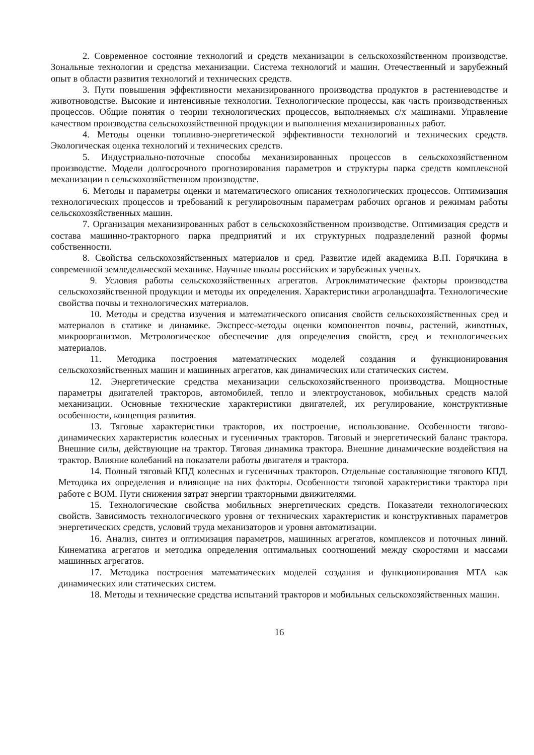2. Современное состояние технологий и средств механизации в сельскохозяйственном производстве. Зональные технологии и средства механизации. Система технологий и машин. Отечественный и зарубежный опыт в области развития технологий и технических средств.
3. Пути повышения эффективности механизированного производства продуктов в растениеводстве и животноводстве. Высокие и интенсивные технологии. Технологические процессы, как часть производственных процессов. Общие понятия о теории технологических процессов, выполняемых с/х машинами. Управление качеством производства сельскохозяйственной продукции и выполнения механизированных работ.
4. Методы оценки топливно-энергетической эффективности технологий и технических средств. Экологическая оценка технологий и технических средств.
5. Индустриально-поточные способы механизированных процессов в сельскохозяйственном производстве. Модели долгосрочного прогнозирования параметров и структуры парка средств комплексной механизации в сельскохозяйственном производстве.
6. Методы и параметры оценки и математического описания технологических процессов. Оптимизация технологических процессов и требований к регулировочным параметрам рабочих органов и режимам работы сельскохозяйственных машин.
7. Организация механизированных работ в сельскохозяйственном производстве. Оптимизация средств и состава машинно-тракторного парка предприятий и их структурных подразделений разной формы собственности.
8. Свойства сельскохозяйственных материалов и сред. Развитие идей академика В.П. Горячкина в современной земледельческой механике. Научные школы российских и зарубежных ученых.
9. Условия работы сельскохозяйственных агрегатов. Агроклиматические факторы производства сельскохозяйственной продукции и методы их определения. Характеристики агроландшафта. Технологические свойства почвы и технологических материалов.
10. Методы и средства изучения и математического описания свойств сельскохозяйственных сред и материалов в статике и динамике. Экспресс-методы оценки компонентов почвы, растений, животных, микроорганизмов. Метрологическое обеспечение для определения свойств, сред и технологических материалов.
11. Методика построения математических моделей создания и функционирования сельскохозяйственных машин и машинных агрегатов, как динамических или статических систем.
12. Энергетические средства механизации сельскохозяйственного производства. Мощностные параметры двигателей тракторов, автомобилей, тепло и электроустановок, мобильных средств малой механизации. Основные технические характеристики двигателей, их регулирование, конструктивные особенности, концепция развития.
13. Тяговые характеристики тракторов, их построение, использование. Особенности тягово-динамических характеристик колесных и гусеничных тракторов. Тяговый и энергетический баланс трактора. Внешние силы, действующие на трактор. Тяговая динамика трактора. Внешние динамические воздействия на трактор. Влияние колебаний на показатели работы двигателя и трактора.
14. Полный тяговый КПД колесных и гусеничных тракторов. Отдельные составляющие тягового КПД. Методика их определения и влияющие на них факторы. Особенности тяговой характеристики трактора при работе с ВОМ. Пути снижения затрат энергии тракторными движителями.
15. Технологические свойства мобильных энергетических средств. Показатели технологических свойств. Зависимость технологического уровня от технических характеристик и конструктивных параметров энергетических средств, условий труда механизаторов и уровня автоматизации.
16. Анализ, синтез и оптимизация параметров, машинных агрегатов, комплексов и поточных линий. Кинематика агрегатов и методика определения оптимальных соотношений между скоростями и массами машинных агрегатов.
17. Методика построения математических моделей создания и функционирования МТА как динамических или статических систем.
18. Методы и технические средства испытаний тракторов и мобильных сельскохозяйственных машин.
16